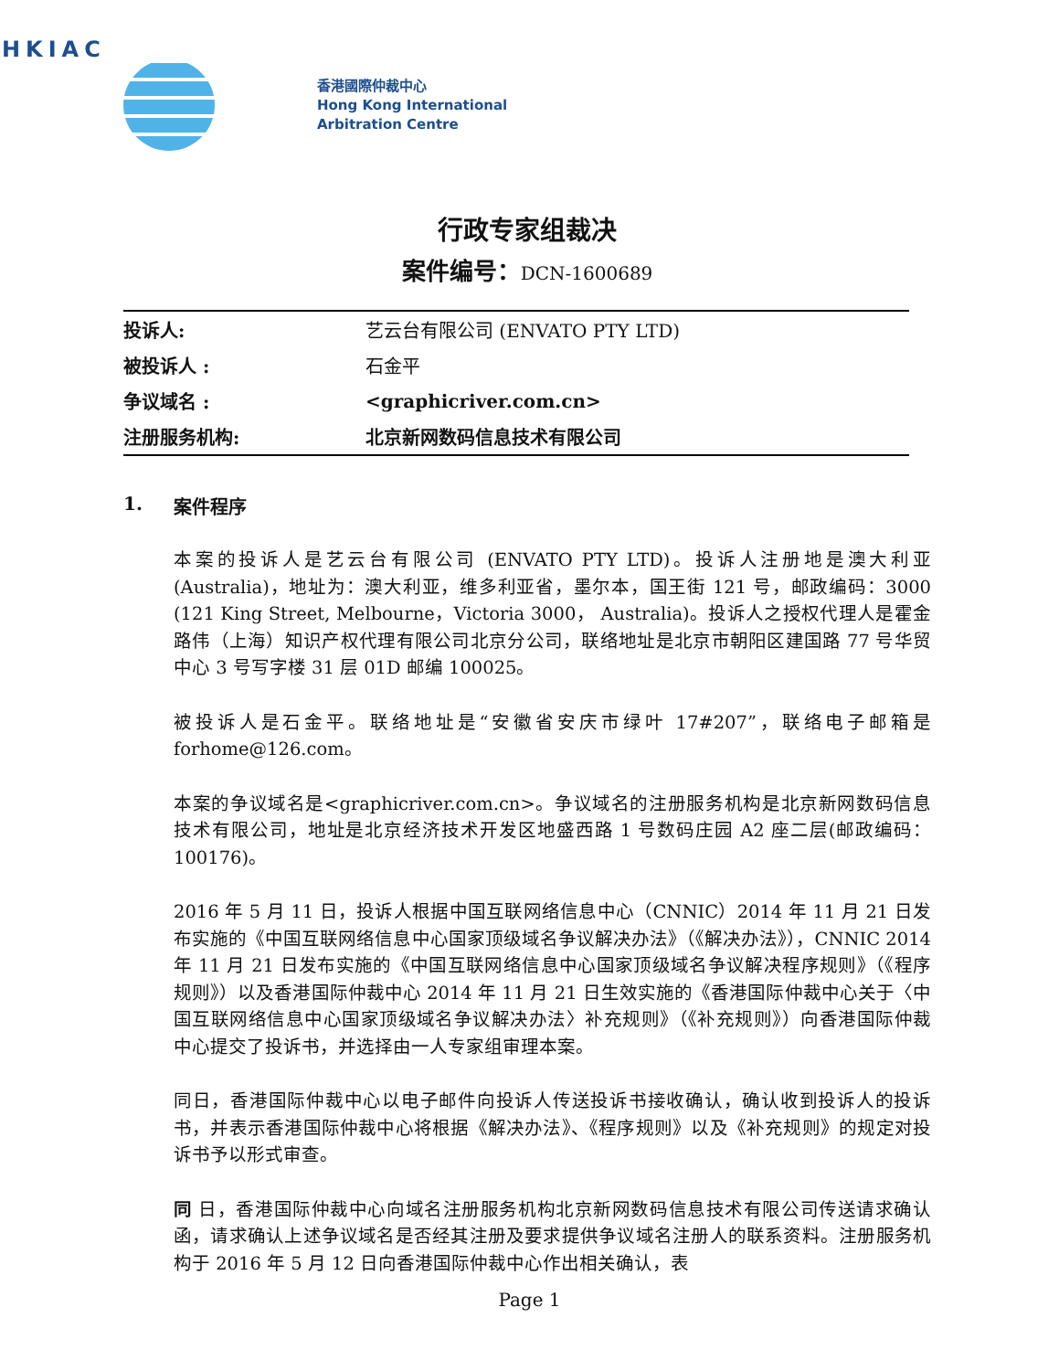HKIAC
香港國際仲裁中心
Hong Kong International
Arbitration Centre
行政专家组裁决
案件编号：DCN-1600689
| 投诉人: | 艺云台有限公司 (ENVATO PTY LTD) |
| 被投诉人 : | 石金平 |
| 争议域名 : | <graphicriver.com.cn> |
| 注册服务机构: | 北京新网数码信息技术有限公司 |
1. 案件程序
本案的投诉人是艺云台有限公司 (ENVATO PTY LTD)。投诉人注册地是澳大利亚(Australia)，地址为：澳大利亚，维多利亚省，墨尔本，国王街 121 号，邮政编码：3000 (121 King Street, Melbourne，Victoria 3000， Australia)。投诉人之授权代理人是霍金路伟（上海）知识产权代理有限公司北京分公司，联络地址是北京市朝阳区建国路 77 号华贸中心 3 号写字楼 31 层 01D 邮编 100025。
被投诉人是石金平。联络地址是“安徽省安庆市绿叶 17#207”，联络电子邮箱是forhome@126.com。
本案的争议域名是<graphicriver.com.cn>。争议域名的注册服务机构是北京新网数码信息技术有限公司，地址是北京经济技术开发区地盛西路 1 号数码庄园 A2 座二层(邮政编码：100176)。
2016 年 5 月 11 日，投诉人根据中国互联网络信息中心（CNNIC）2014 年 11 月 21 日发布实施的《中国互联网络信息中心国家顶级域名争议解决办法》（《解决办法》），CNNIC 2014 年 11 月 21 日发布实施的《中国互联网络信息中心国家顶级域名争议解决程序规则》（《程序规则》）以及香港国际仲裁中心 2014 年 11 月 21 日生效实施的《香港国际仲裁中心关于〈中国互联网络信息中心国家顶级域名争议解决办法〉补充规则》（《补充规则》）向香港国际仲裁中心提交了投诉书，并选择由一人专家组审理本案。
同日，香港国际仲裁中心以电子邮件向投诉人传送投诉书接收确认，确认收到投诉人的投诉书，并表示香港国际仲裁中心将根据《解决办法》、《程序规则》以及《补充规则》的规定对投诉书予以形式审查。
同 日，香港国际仲裁中心向域名注册服务机构北京新网数码信息技术有限公司传送请求确认函，请求确认上述争议域名是否经其注册及要求提供争议域名注册人的联系资料。注册服务机构于 2016 年 5 月 12 日向香港国际仲裁中心作出相关确认，表
Page 1